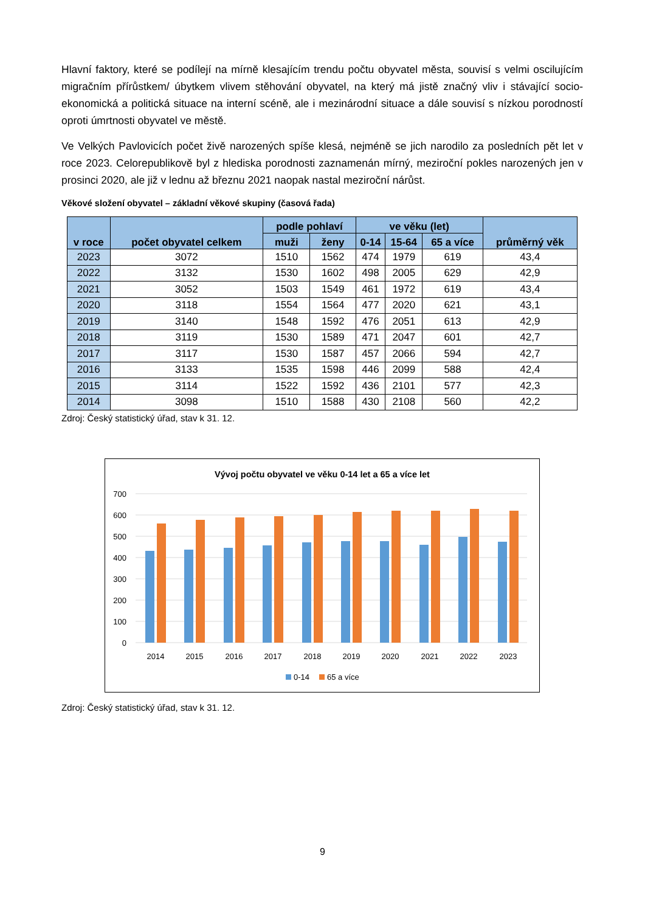Hlavní faktory, které se podílejí na mírně klesajícím trendu počtu obyvatel města, souvisí s velmi oscilujícím migračním přírůstkem/ úbytkem vlivem stěhování obyvatel, na který má jistě značný vliv i stávající socio-ekonomická a politická situace na interní scéně, ale i mezinárodní situace a dále souvisí s nízkou porodností oproti úmrtnosti obyvatel ve městě.
Ve Velkých Pavlovicích počet živě narozených spíše klesá, nejméně se jich narodilo za posledních pět let v roce 2023. Celorepublikově byl z hlediska porodnosti zaznamenán mírný, meziroční pokles narozených jen v prosinci 2020, ale již v lednu až březnu 2021 naopak nastal meziroční nárůst.
Věkové složení obyvatel – základní věkové skupiny (časová řada)
| v roce | počet obyvatel celkem | podle pohlaví | | ve věku (let) | | | průměrný věk |
| --- | --- | --- | --- | --- | --- | --- | --- |
| | | muži | ženy | 0-14 | 15-64 | 65 a více | |
| 2023 | 3072 | 1510 | 1562 | 474 | 1979 | 619 | 43,4 |
| 2022 | 3132 | 1530 | 1602 | 498 | 2005 | 629 | 42,9 |
| 2021 | 3052 | 1503 | 1549 | 461 | 1972 | 619 | 43,4 |
| 2020 | 3118 | 1554 | 1564 | 477 | 2020 | 621 | 43,1 |
| 2019 | 3140 | 1548 | 1592 | 476 | 2051 | 613 | 42,9 |
| 2018 | 3119 | 1530 | 1589 | 471 | 2047 | 601 | 42,7 |
| 2017 | 3117 | 1530 | 1587 | 457 | 2066 | 594 | 42,7 |
| 2016 | 3133 | 1535 | 1598 | 446 | 2099 | 588 | 42,4 |
| 2015 | 3114 | 1522 | 1592 | 436 | 2101 | 577 | 42,3 |
| 2014 | 3098 | 1510 | 1588 | 430 | 2108 | 560 | 42,2 |
Zdroj: Český statistický úřad, stav k 31. 12.
Vývoj počtu obyvatel ve věku 0-14 let a 65 a více let
700
600
500
400
300
200
100
0
2014
2015
2016
2017
2018
2019
2020
2021
2022
2023
0-14
65 a více
Zdroj: Český statistický úřad, stav k 31. 12.
9